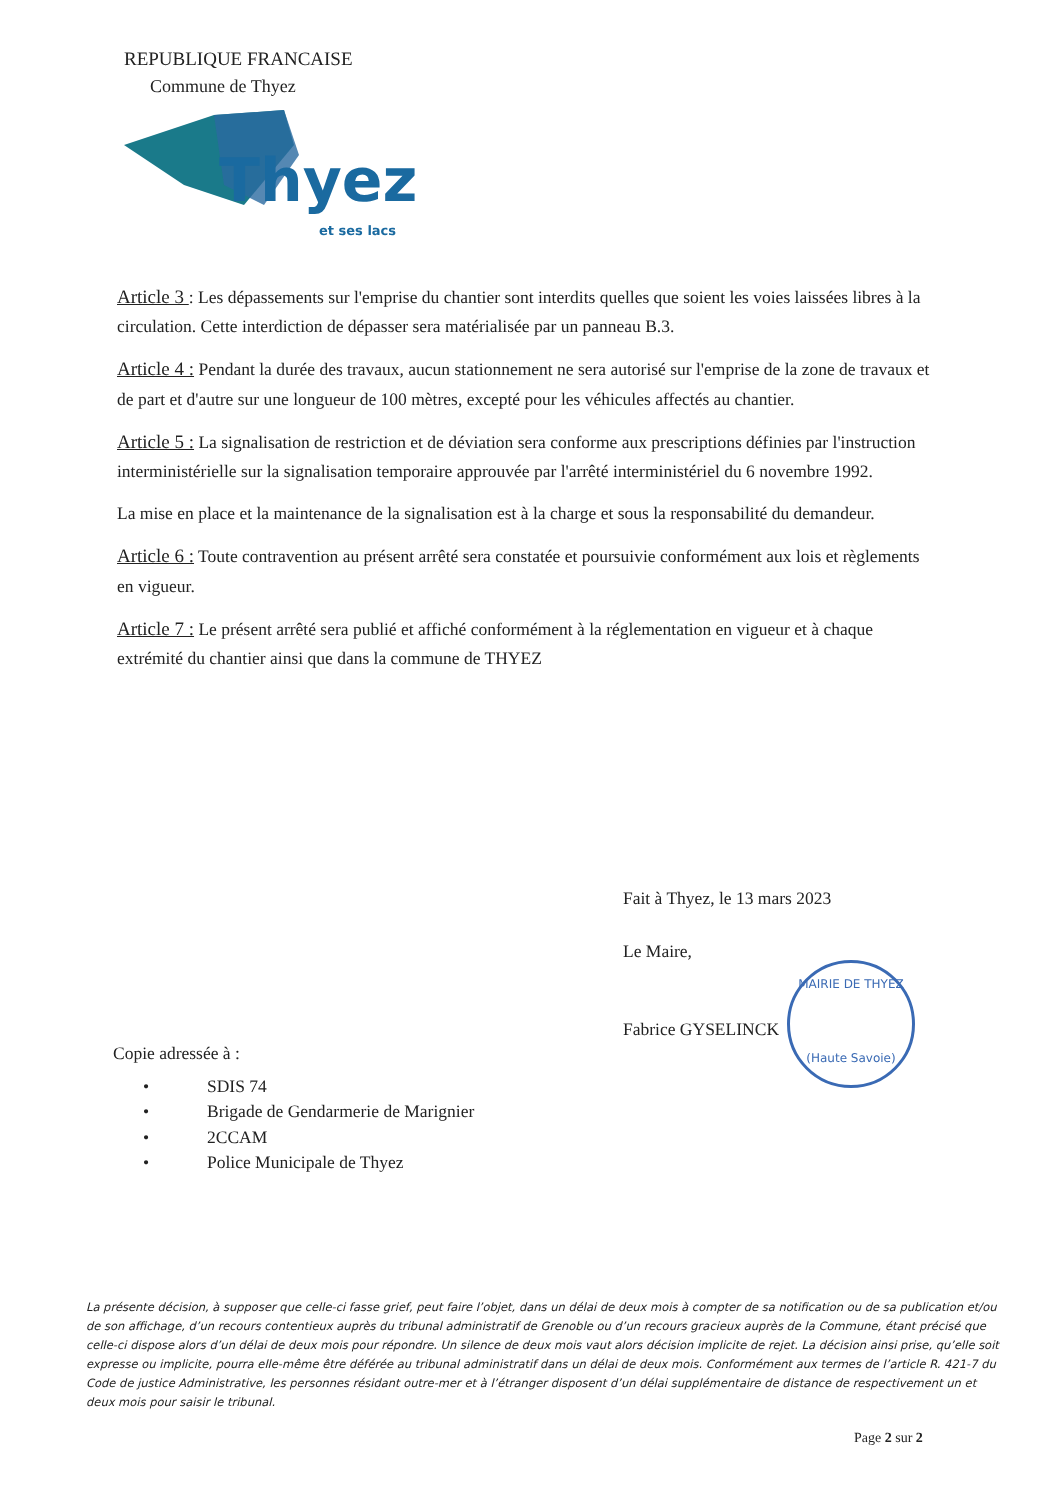REPUBLIQUE FRANCAISE
Commune de Thyez
Thyez
et ses lacs
Article 3 : Les dépassements sur l'emprise du chantier sont interdits quelles que soient les voies laissées libres à la circulation. Cette interdiction de dépasser sera matérialisée par un panneau B.3.
Article 4 : Pendant la durée des travaux, aucun stationnement ne sera autorisé sur l'emprise de la zone de travaux et de part et d'autre sur une longueur de 100 mètres, excepté pour les véhicules affectés au chantier.
Article 5 : La signalisation de restriction et de déviation sera conforme aux prescriptions définies par l'instruction interministérielle sur la signalisation temporaire approuvée par l'arrêté interministériel du 6 novembre 1992.
La mise en place et la maintenance de la signalisation est à la charge et sous la responsabilité du demandeur.
Article 6 : Toute contravention au présent arrêté sera constatée et poursuivie conformément aux lois et règlements en vigueur.
Article 7 : Le présent arrêté sera publié et affiché conformément à la réglementation en vigueur et à chaque extrémité du chantier ainsi que dans la commune de THYEZ
Fait à Thyez, le 13 mars 2023
Le Maire,
Fabrice GYSELINCK
MAIRIE DE THYEZ
(Haute Savoie)
Copie adressée à :
• SDIS 74
• Brigade de Gendarmerie de Marignier
• 2CCAM
• Police Municipale de Thyez
La présente décision, à supposer que celle-ci fasse grief, peut faire l’objet, dans un délai de deux mois à compter de sa notification ou de sa publication et/ou de son affichage, d’un recours contentieux auprès du tribunal administratif de Grenoble ou d’un recours gracieux auprès de la Commune, étant précisé que celle-ci dispose alors d’un délai de deux mois pour répondre. Un silence de deux mois vaut alors décision implicite de rejet. La décision ainsi prise, qu’elle soit expresse ou implicite, pourra elle-même être déférée au tribunal administratif dans un délai de deux mois. Conformément aux termes de l’article R. 421-7 du Code de justice Administrative, les personnes résidant outre-mer et à l’étranger disposent d’un délai supplémentaire de distance de respectivement un et deux mois pour saisir le tribunal.
Page 2 sur 2